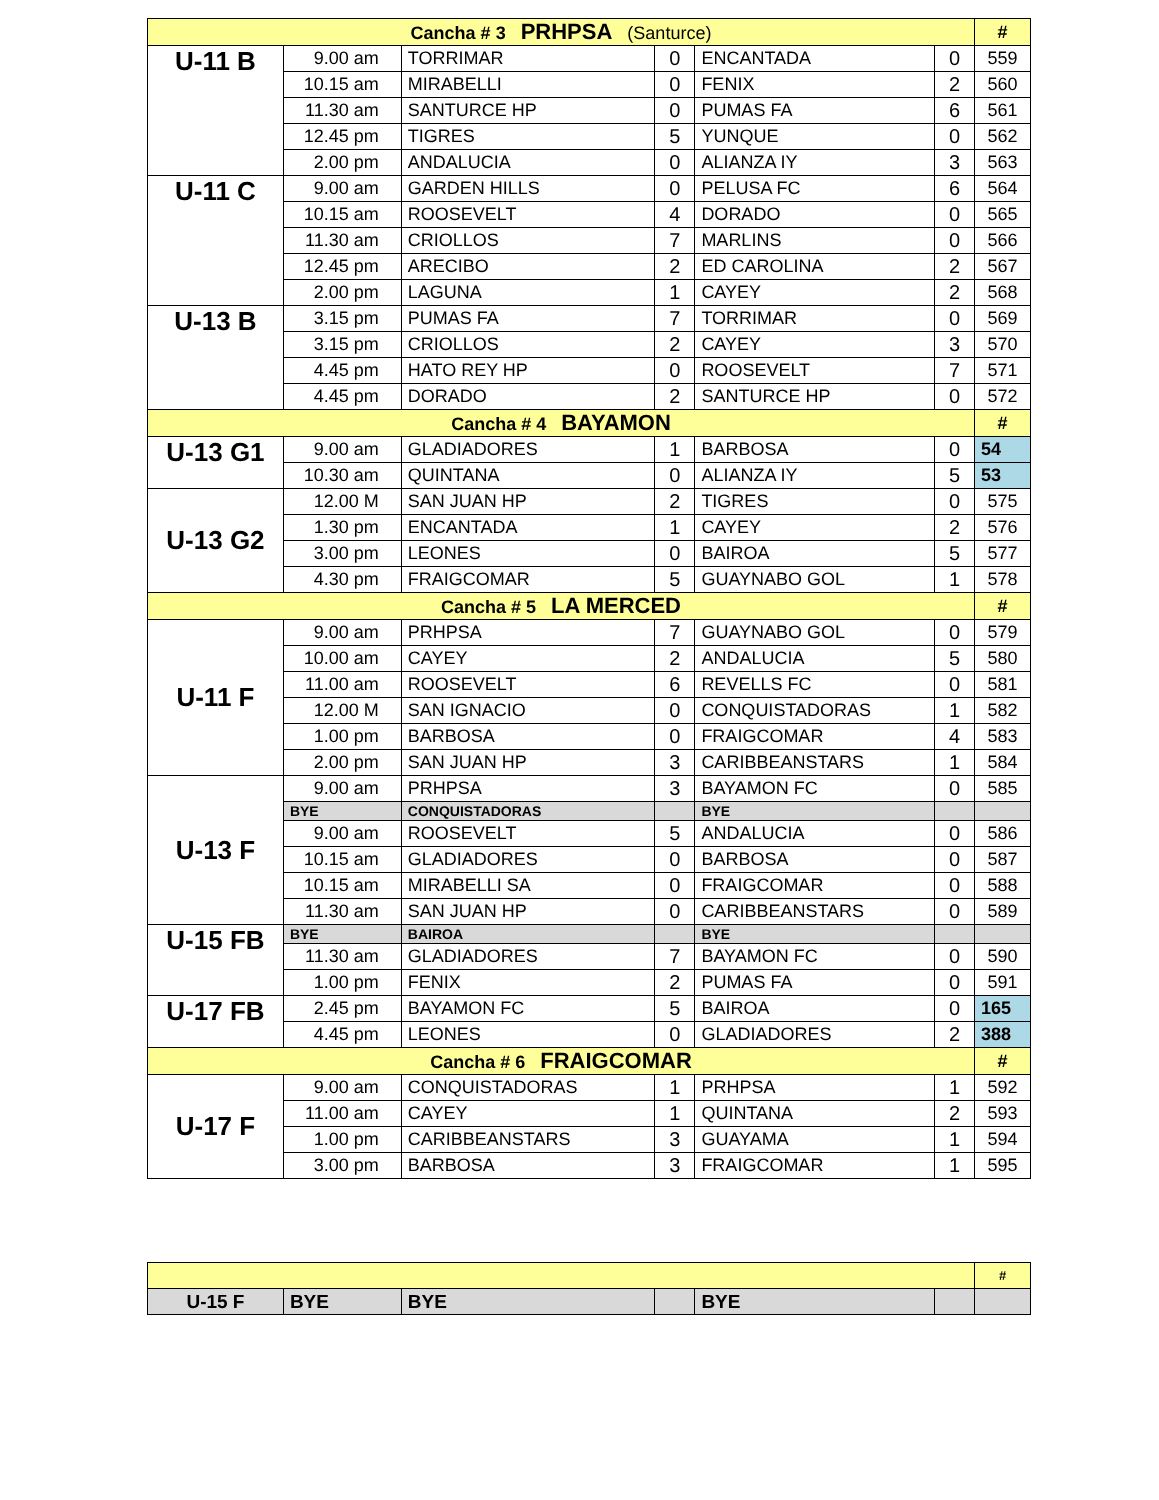| Cancha # 3 PRHPSA (Santurce) | | | | | | # |
| U-11 B | 9.00 am | TORRIMAR | 0 | ENCANTADA | 0 | 559 |
| | 10.15 am | MIRABELLI | 0 | FENIX | 2 | 560 |
| | 11.30 am | SANTURCE HP | 0 | PUMAS FA | 6 | 561 |
| | 12.45 pm | TIGRES | 5 | YUNQUE | 0 | 562 |
| | 2.00 pm | ANDALUCIA | 0 | ALIANZA IY | 3 | 563 |
| U-11 C | 9.00 am | GARDEN HILLS | 0 | PELUSA FC | 6 | 564 |
| | 10.15 am | ROOSEVELT | 4 | DORADO | 0 | 565 |
| | 11.30 am | CRIOLLOS | 7 | MARLINS | 0 | 566 |
| | 12.45 pm | ARECIBO | 2 | ED CAROLINA | 2 | 567 |
| | 2.00 pm | LAGUNA | 1 | CAYEY | 2 | 568 |
| U-13 B | 3.15 pm | PUMAS FA | 7 | TORRIMAR | 0 | 569 |
| | 3.15 pm | CRIOLLOS | 2 | CAYEY | 3 | 570 |
| | 4.45 pm | HATO REY HP | 0 | ROOSEVELT | 7 | 571 |
| | 4.45 pm | DORADO | 2 | SANTURCE HP | 0 | 572 |
| Cancha # 4 BAYAMON | | | | | | # |
| U-13 G1 | 9.00 am | GLADIADORES | 1 | BARBOSA | 0 | 54 |
| | 10.30 am | QUINTANA | 0 | ALIANZA IY | 5 | 53 |
| U-13 G2 | 12.00 M | SAN JUAN HP | 2 | TIGRES | 0 | 575 |
| | 1.30 pm | ENCANTADA | 1 | CAYEY | 2 | 576 |
| | 3.00 pm | LEONES | 0 | BAIROA | 5 | 577 |
| | 4.30 pm | FRAIGCOMAR | 5 | GUAYNABO GOL | 1 | 578 |
| Cancha # 5 LA MERCED | | | | | | # |
| U-11 F | 9.00 am | PRHPSA | 7 | GUAYNABO GOL | 0 | 579 |
| | 10.00 am | CAYEY | 2 | ANDALUCIA | 5 | 580 |
| | 11.00 am | ROOSEVELT | 6 | REVELLS FC | 0 | 581 |
| | 12.00 M | SAN IGNACIO | 0 | CONQUISTADORAS | 1 | 582 |
| | 1.00 pm | BARBOSA | 0 | FRAIGCOMAR | 4 | 583 |
| | 2.00 pm | SAN JUAN HP | 3 | CARIBBEANSTARS | 1 | 584 |
| U-13 F | 9.00 am | PRHPSA | 3 | BAYAMON FC | 0 | 585 |
| | BYE | CONQUISTADORAS | | BYE | | |
| | 9.00 am | ROOSEVELT | 5 | ANDALUCIA | 0 | 586 |
| | 10.15 am | GLADIADORES | 0 | BARBOSA | 0 | 587 |
| | 10.15 am | MIRABELLI SA | 0 | FRAIGCOMAR | 0 | 588 |
| | 11.30 am | SAN JUAN HP | 0 | CARIBBEANSTARS | 0 | 589 |
| U-15 FB | BYE | BAIROA | | BYE | | |
| | 11.30 am | GLADIADORES | 7 | BAYAMON FC | 0 | 590 |
| | 1.00 pm | FENIX | 2 | PUMAS FA | 0 | 591 |
| U-17 FB | 2.45 pm | BAYAMON FC | 5 | BAIROA | 0 | 165 |
| | 4.45 pm | LEONES | 0 | GLADIADORES | 2 | 388 |
| Cancha # 6 FRAIGCOMAR | | | | | | # |
| U-17 F | 9.00 am | CONQUISTADORAS | 1 | PRHPSA | 1 | 592 |
| | 11.00 am | CAYEY | 1 | QUINTANA | 2 | 593 |
| | 1.00 pm | CARIBBEANSTARS | 3 | GUAYAMA | 1 | 594 |
| | 3.00 pm | BARBOSA | 3 | FRAIGCOMAR | 1 | 595 |
| | | | | | | # |
| U-15 F | BYE | BYE | | BYE | | |